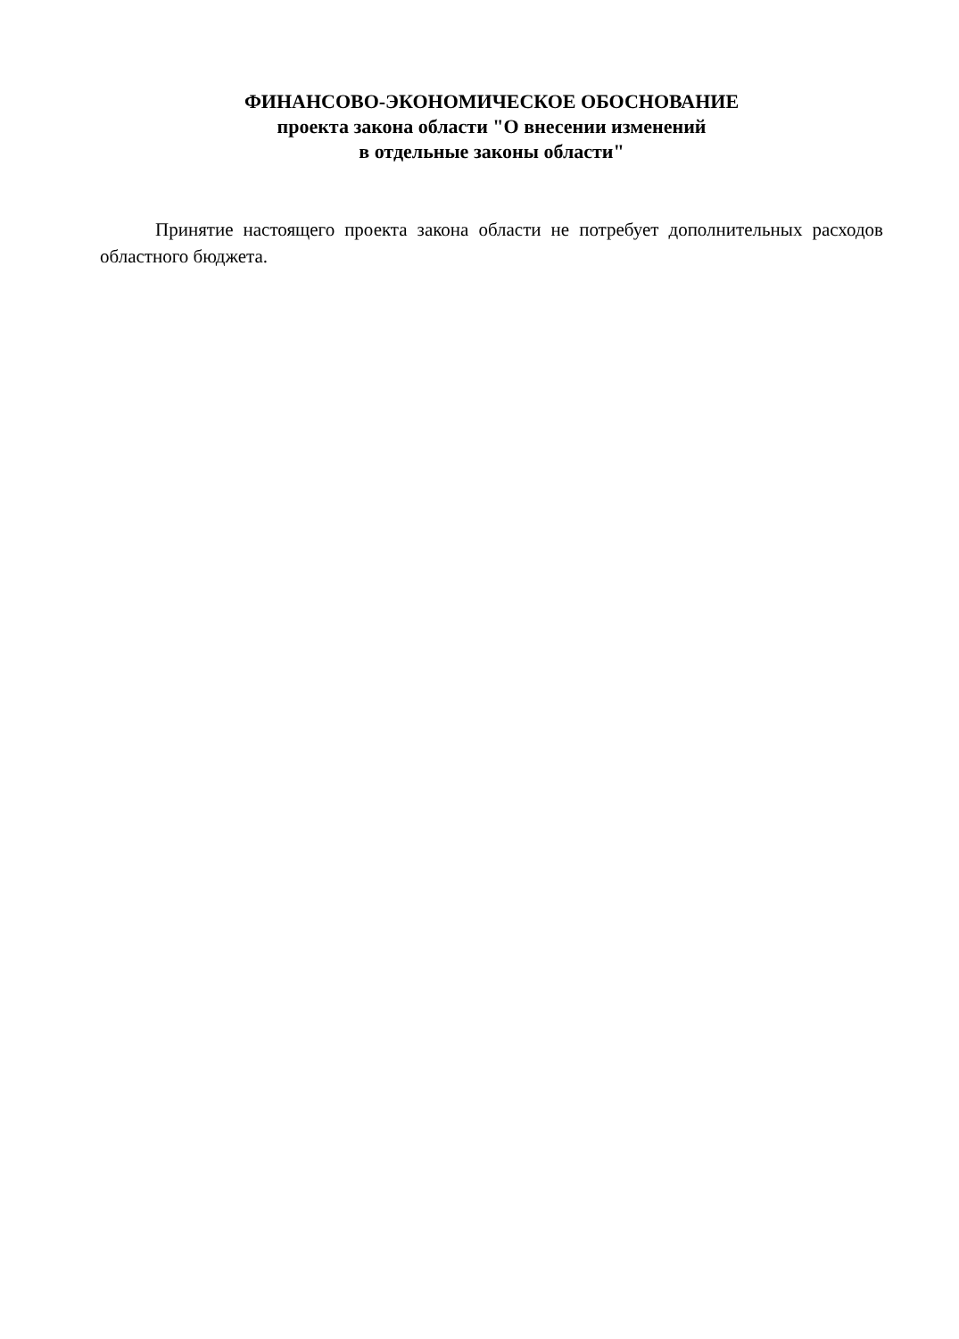ФИНАНСОВО-ЭКОНОМИЧЕСКОЕ ОБОСНОВАНИЕ
проекта закона области "О внесении изменений
в отдельные законы области"
Принятие настоящего проекта закона области не потребует дополнительных расходов областного бюджета.